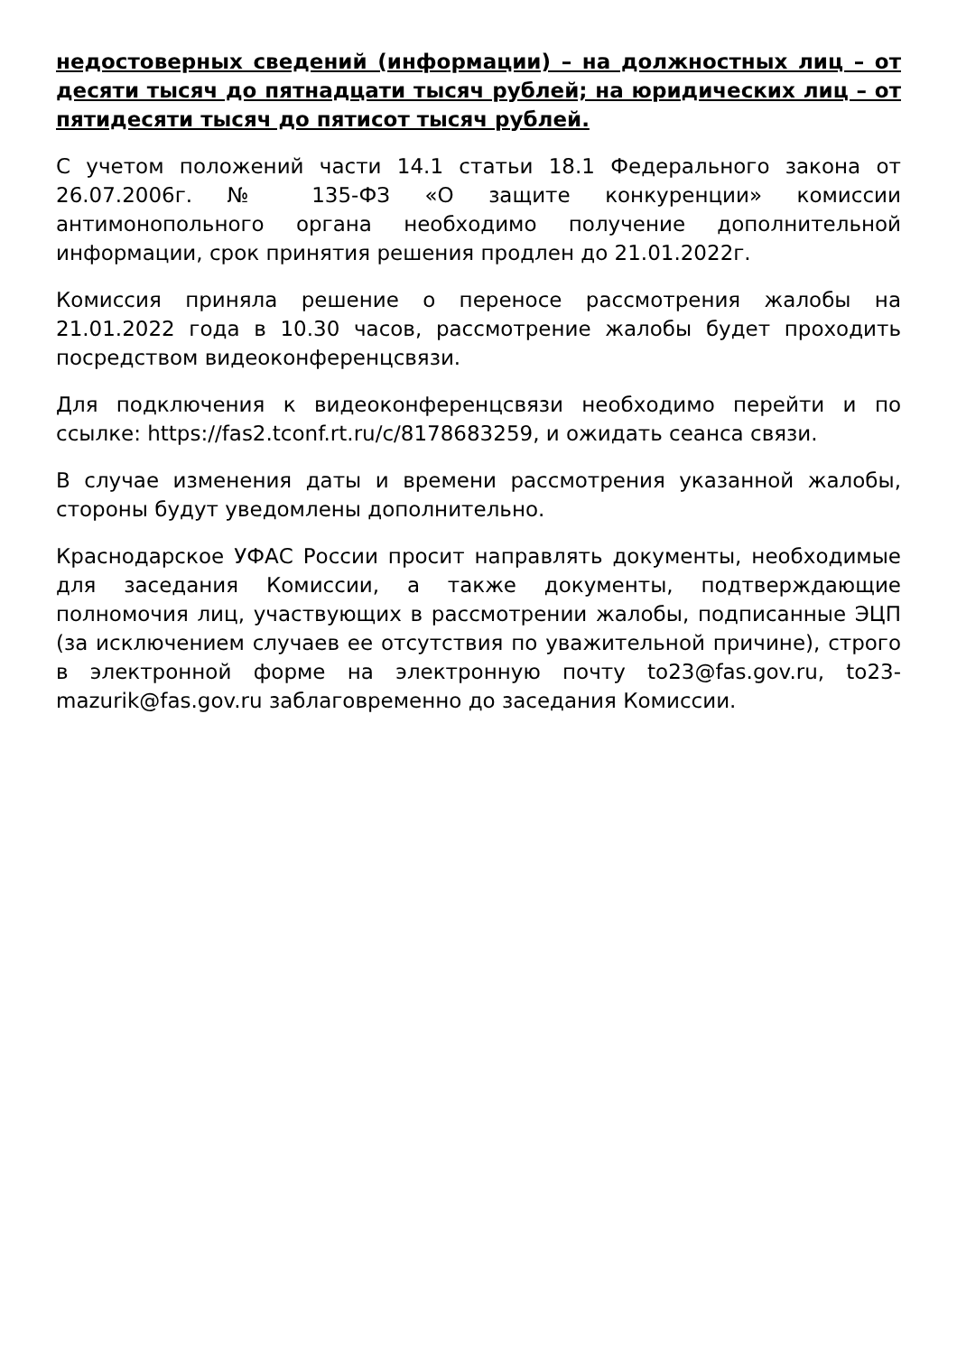недостоверных сведений (информации) – на должностных лиц – от десяти тысяч до пятнадцати тысяч рублей; на юридических лиц – от пятидесяти тысяч до пятисот тысяч рублей.
С учетом положений части 14.1 статьи 18.1 Федерального закона от 26.07.2006г. № 135-ФЗ «О защите конкуренции» комиссии антимонопольного органа необходимо получение дополнительной информации, срок принятия решения продлен до 21.01.2022г.
Комиссия приняла решение о переносе рассмотрения жалобы на 21.01.2022 года в 10.30 часов, рассмотрение жалобы будет проходить посредством видеоконференцсвязи.
Для подключения к видеоконференцсвязи необходимо перейти и по ссылке: https://fas2.tconf.rt.ru/c/8178683259, и ожидать сеанса связи.
В случае изменения даты и времени рассмотрения указанной жалобы, стороны будут уведомлены дополнительно.
Краснодарское УФАС России просит направлять документы, необходимые для заседания Комиссии, а также документы, подтверждающие полномочия лиц, участвующих в рассмотрении жалобы, подписанные ЭЦП (за исключением случаев ее отсутствия по уважительной причине), строго в электронной форме на электронную почту to23@fas.gov.ru, to23-mazurik@fas.gov.ru заблаговременно до заседания Комиссии.